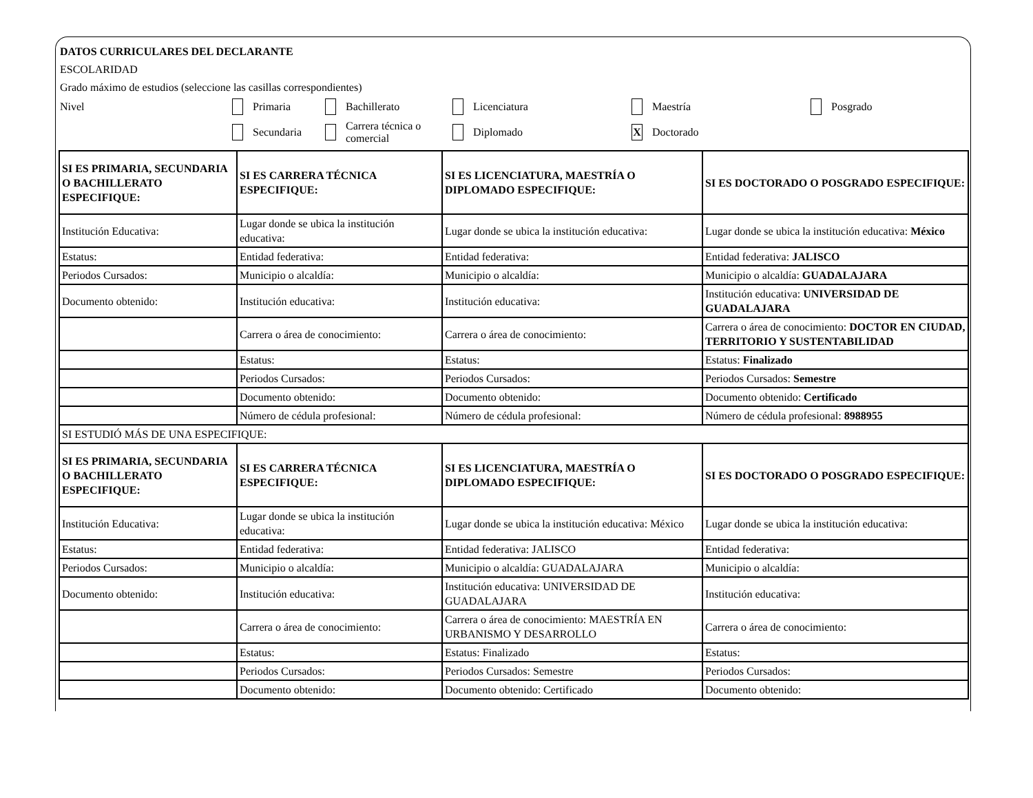DATOS CURRICULARES DEL DECLARANTE
ESCOLARIDAD
Grado máximo de estudios (seleccione las casillas correspondientes)
Nivel Primaria Bachillerato Licenciatura Maestría Posgrado
Secundaria Carrera técnica o comercial Diplomado X Doctorado
| SI ES PRIMARIA, SECUNDARIA O BACHILLERATO ESPECIFIQUE: | SI ES CARRERA TÉCNICA ESPECIFIQUE: | SI ES LICENCIATURA, MAESTRÍA O DIPLOMADO ESPECIFIQUE: | SI ES DOCTORADO O POSGRADO ESPECIFIQUE: |
| Institución Educativa: | Lugar donde se ubica la institución educativa: | Lugar donde se ubica la institución educativa: | Lugar donde se ubica la institución educativa: México |
| Estatus: | Entidad federativa: | Entidad federativa: | Entidad federativa: JALISCO |
| Periodos Cursados: | Municipio o alcaldía: | Municipio o alcaldía: | Municipio o alcaldía: GUADALAJARA |
| Documento obtenido: | Institución educativa: | Institución educativa: | Institución educativa: UNIVERSIDAD DE GUADALAJARA |
| | Carrera o área de conocimiento: | Carrera o área de conocimiento: | Carrera o área de conocimiento: DOCTOR EN CIUDAD, TERRITORIO Y SUSTENTABILIDAD |
| | Estatus: | Estatus: | Estatus: Finalizado |
| | Periodos Cursados: | Periodos Cursados: | Periodos Cursados: Semestre |
| | Documento obtenido: | Documento obtenido: | Documento obtenido: Certificado |
| | Número de cédula profesional: | Número de cédula profesional: | Número de cédula profesional: 8988955 |
| SI ESTUDIÓ MÁS DE UNA ESPECIFIQUE: | | | |
| SI ES PRIMARIA, SECUNDARIA O BACHILLERATO ESPECIFIQUE: | SI ES CARRERA TÉCNICA ESPECIFIQUE: | SI ES LICENCIATURA, MAESTRÍA O DIPLOMADO ESPECIFIQUE: | SI ES DOCTORADO O POSGRADO ESPECIFIQUE: |
| Institución Educativa: | Lugar donde se ubica la institución educativa: | Lugar donde se ubica la institución educativa: México | Lugar donde se ubica la institución educativa: |
| Estatus: | Entidad federativa: | Entidad federativa: JALISCO | Entidad federativa: |
| Periodos Cursados: | Municipio o alcaldía: | Municipio o alcaldía: GUADALAJARA | Municipio o alcaldía: |
| Documento obtenido: | Institución educativa: | Institución educativa: UNIVERSIDAD DE GUADALAJARA | Institución educativa: |
| | Carrera o área de conocimiento: | Carrera o área de conocimiento: MAESTRÍA EN URBANISMO Y DESARROLLO | Carrera o área de conocimiento: |
| | Estatus: | Estatus: Finalizado | Estatus: |
| | Periodos Cursados: | Periodos Cursados: Semestre | Periodos Cursados: |
| | Documento obtenido: | Documento obtenido: Certificado | Documento obtenido: |